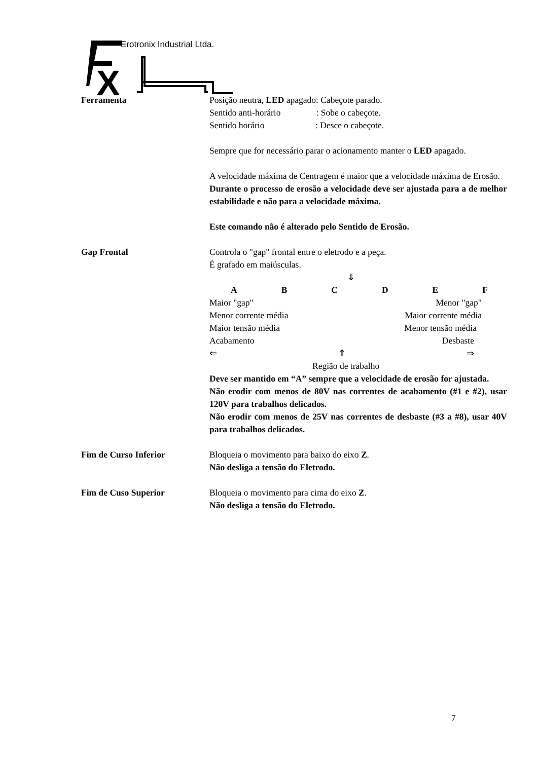X
Erotronix Industrial Ltda.
Ferramenta Posição neutra, LED apagado: Cabeçote parado.
Sentido anti-horário : Sobe o cabeçote.
Sentido horário : Desce o cabeçote.
Sempre que for necessário parar o acionamento manter o LED apagado.
A velocidade máxima de Centragem é maior que a velocidade máxima de Erosão.
Durante o processo de erosão a velocidade deve ser ajustada para a de melhor estabilidade e não para a velocidade máxima.
Este comando não é alterado pelo Sentido de Erosão.
Gap Frontal Controla o "gap" frontal entre o eletrodo e a peça.
É grafado em maiúsculas.
⇓
A B C D E F
Maior "gap" Menor "gap"
Menor corrente média Maior corrente média
Maior tensão média Menor tensão média
Acabamento Desbaste
⇐ ⇑ ⇒
Região de trabalho
Deve ser mantido em “A” sempre que a velocidade de erosão for ajustada.
Não erodir com menos de 80V nas correntes de acabamento (#1 e #2), usar 120V para trabalhos delicados.
Não erodir com menos de 25V nas correntes de desbaste (#3 a #8), usar 40V para trabalhos delicados.
Fim de Curso Inferior Bloqueia o movimento para baixo do eixo Z.
Não desliga a tensão do Eletrodo.
Fim de Cuso Superior Bloqueia o movimento para cima do eixo Z.
Não desliga a tensão do Eletrodo.
7